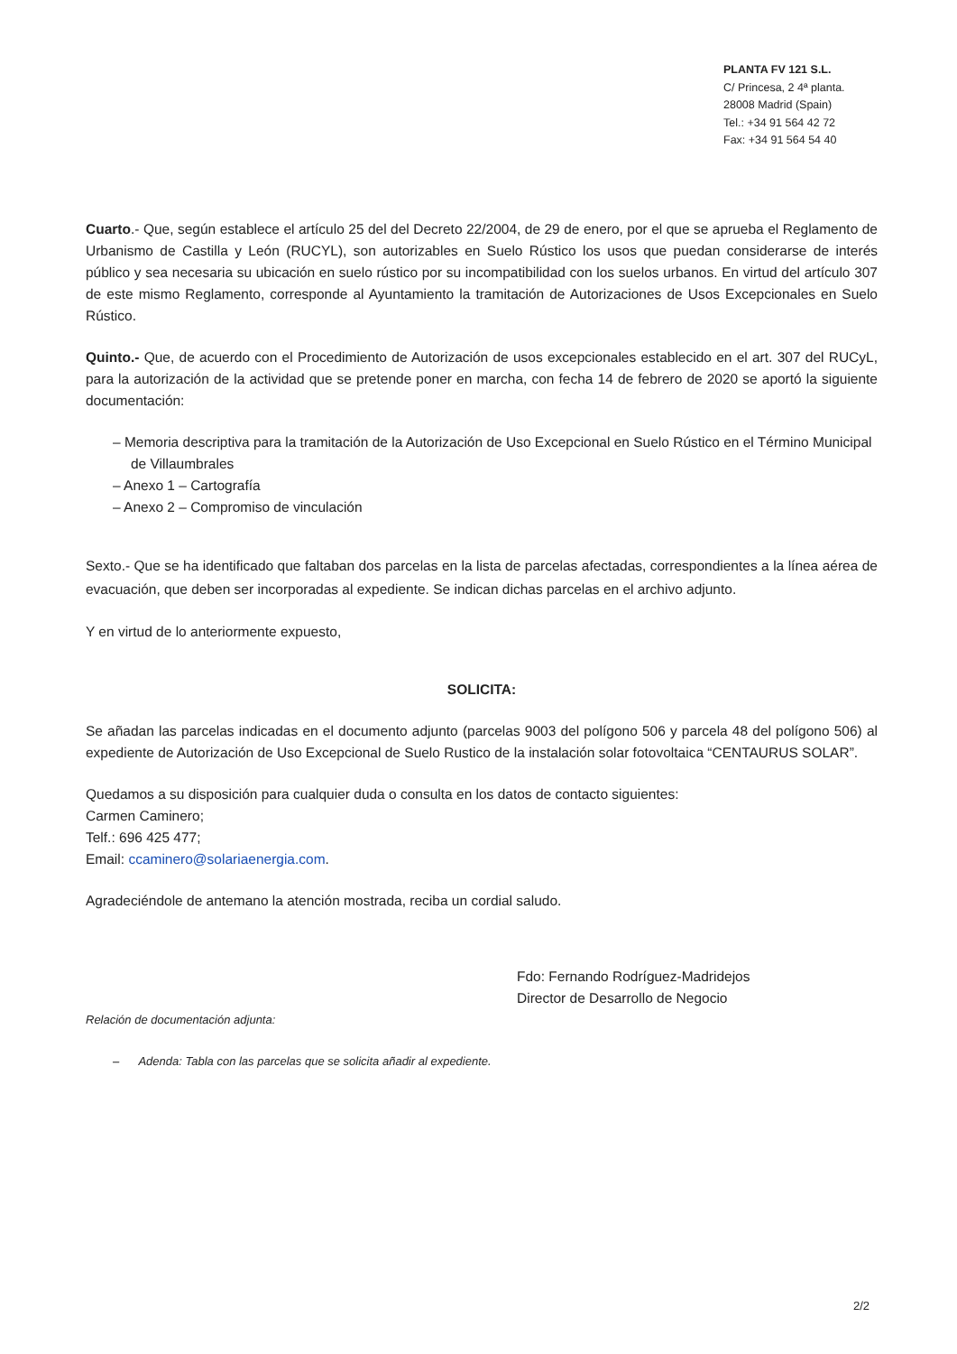PLANTA FV 121 S.L.
C/ Princesa, 2 4ª planta.
28008 Madrid (Spain)
Tel.: +34 91 564 42 72
Fax: +34 91 564 54 40
Cuarto.- Que, según establece el artículo 25 del del Decreto 22/2004, de 29 de enero, por el que se aprueba el Reglamento de Urbanismo de Castilla y León (RUCYL), son autorizables en Suelo Rústico los usos que puedan considerarse de interés público y sea necesaria su ubicación en suelo rústico por su incompatibilidad con los suelos urbanos. En virtud del artículo 307 de este mismo Reglamento, corresponde al Ayuntamiento la tramitación de Autorizaciones de Usos Excepcionales en Suelo Rústico.
Quinto.- Que, de acuerdo con el Procedimiento de Autorización de usos excepcionales establecido en el art. 307 del RUCyL, para la autorización de la actividad que se pretende poner en marcha, con fecha 14 de febrero de 2020 se aportó la siguiente documentación:
– Memoria descriptiva para la tramitación de la Autorización de Uso Excepcional en Suelo Rústico en el Término Municipal de Villaumbrales
– Anexo 1 – Cartografía
– Anexo 2 – Compromiso de vinculación
Sexto.- Que se ha identificado que faltaban dos parcelas en la lista de parcelas afectadas, correspondientes a la línea aérea de evacuación, que deben ser incorporadas al expediente. Se indican dichas parcelas en el archivo adjunto.
Y en virtud de lo anteriormente expuesto,
SOLICITA:
Se añadan las parcelas indicadas en el documento adjunto (parcelas 9003 del polígono 506 y parcela 48 del polígono 506) al expediente de Autorización de Uso Excepcional de Suelo Rustico de la instalación solar fotovoltaica “CENTAURUS SOLAR”.
Quedamos a su disposición para cualquier duda o consulta en los datos de contacto siguientes:
Carmen Caminero;
Telf.: 696 425 477;
Email: ccaminero@solariaenergia.com.
Agradeciéndole de antemano la atención mostrada, reciba un cordial saludo.
Fdo: Fernando Rodríguez-Madridejos
Director de Desarrollo de Negocio
Relación de documentación adjunta:
– Adenda: Tabla con las parcelas que se solicita añadir al expediente.
2/2